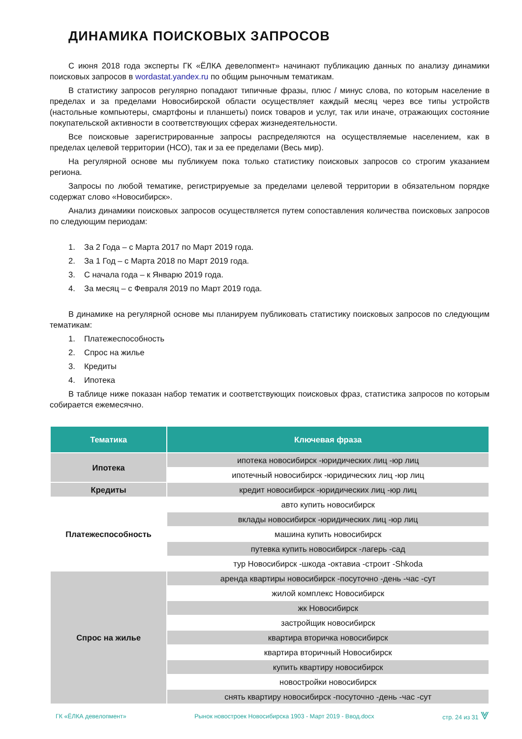ДИНАМИКА ПОИСКОВЫХ ЗАПРОСОВ
С июня 2018 года эксперты ГК «ЁЛКА девелопмент» начинают публикацию данных по анализу динамики поисковых запросов в wordastat.yandex.ru по общим рыночным тематикам.
В статистику запросов регулярно попадают типичные фразы, плюс / минус слова, по которым население в пределах и за пределами Новосибирской области осуществляет каждый месяц через все типы устройств (настольные компьютеры, смартфоны и планшеты) поиск товаров и услуг, так или иначе, отражающих состояние покупательской активности в соответствующих сферах жизнедеятельности.
Все поисковые зарегистрированные запросы распределяются на осуществляемые населением, как в пределах целевой территории (НСО), так и за ее пределами (Весь мир).
На регулярной основе мы публикуем пока только статистику поисковых запросов со строгим указанием региона.
Запросы по любой тематике, регистрируемые за пределами целевой территории в обязательном порядке содержат слово «Новосибирск».
Анализ динамики поисковых запросов осуществляется путем сопоставления количества поисковых запросов по следующим периодам:
1. За 2 Года – с Марта 2017 по Март 2019 года.
2. За 1 Год – с Марта 2018 по Март 2019 года.
3. С начала года – к Январю 2019 года.
4. За месяц – с Февраля 2019 по Март 2019 года.
В динамике на регулярной основе мы планируем публиковать статистику поисковых запросов по следующим тематикам:
1. Платежеспособность
2. Спрос на жилье
3. Кредиты
4. Ипотека
В таблице ниже показан набор тематик и соответствующих поисковых фраз, статистика запросов по которым собирается ежемесячно.
| Тематика | Ключевая фраза |
| --- | --- |
| Ипотека | ипотека новосибирск -юридических лиц -юр лиц |
| | ипотечный новосибирск -юридических лиц -юр лиц |
| Кредиты | кредит новосибирск -юридических лиц -юр лиц |
| Платежеспособность | авто купить новосибирск |
| | вклады новосибирск -юридических лиц -юр лиц |
| | машина купить новосибирск |
| | путевка купить новосибирск -лагерь -сад |
| | тур Новосибирск -шкода -октавиа -строит -Shkoda |
| Спрос на жилье | аренда квартиры новосибирск -посуточно -день -час -сут |
| | жилой комплекс Новосибирск |
| | жк Новосибирск |
| | застройщик новосибирск |
| | квартира вторичка новосибирск |
| | квартира вторичный Новосибирск |
| | купить квартиру новосибирск |
| | новостройки новосибирск |
| | снять квартиру новосибирск -посуточно -день -час -сут |
ГК «ЁЛКА девелопмент» Рынок новостроек Новосибирска 1903 - Март 2019 - Ввод.docx стр. 24 из 31 ⩔